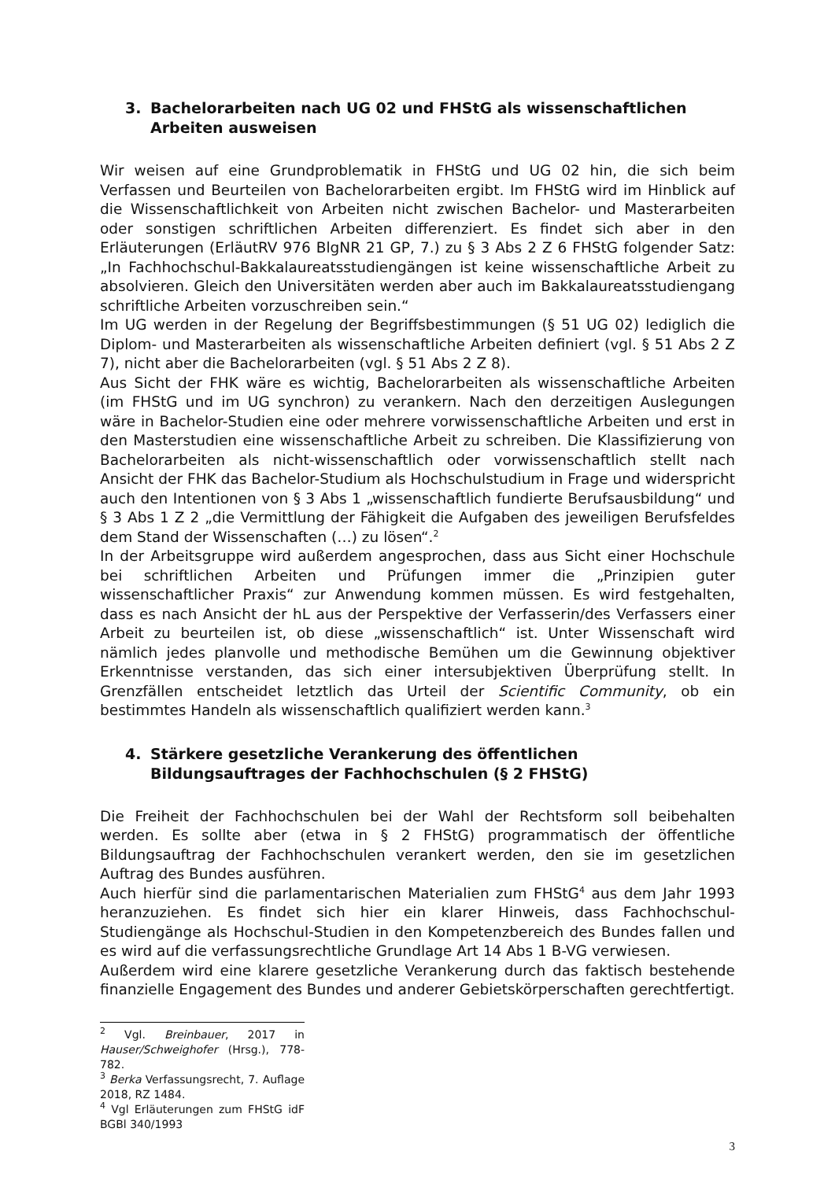3. Bachelorarbeiten nach UG 02 und FHStG als wissenschaftlichen Arbeiten ausweisen
Wir weisen auf eine Grundproblematik in FHStG und UG 02 hin, die sich beim Verfassen und Beurteilen von Bachelorarbeiten ergibt. Im FHStG wird im Hinblick auf die Wissenschaftlichkeit von Arbeiten nicht zwischen Bachelor- und Masterarbeiten oder sonstigen schriftlichen Arbeiten differenziert. Es findet sich aber in den Erläuterungen (ErläutRV 976 BlgNR 21 GP, 7.) zu § 3 Abs 2 Z 6 FHStG folgender Satz: „In Fachhochschul-Bakkalaureatsstudiengängen ist keine wissenschaftliche Arbeit zu absolvieren. Gleich den Universitäten werden aber auch im Bakkalaureatsstudiengang schriftliche Arbeiten vorzuschreiben sein.“
Im UG werden in der Regelung der Begriffsbestimmungen (§ 51 UG 02) lediglich die Diplom- und Masterarbeiten als wissenschaftliche Arbeiten definiert (vgl. § 51 Abs 2 Z 7), nicht aber die Bachelorarbeiten (vgl. § 51 Abs 2 Z 8).
Aus Sicht der FHK wäre es wichtig, Bachelorarbeiten als wissenschaftliche Arbeiten (im FHStG und im UG synchron) zu verankern. Nach den derzeitigen Auslegungen wäre in Bachelor-Studien eine oder mehrere vorwissenschaftliche Arbeiten und erst in den Masterstudien eine wissenschaftliche Arbeit zu schreiben. Die Klassifizierung von Bachelorarbeiten als nicht-wissenschaftlich oder vorwissenschaftlich stellt nach Ansicht der FHK das Bachelor-Studium als Hochschulstudium in Frage und widerspricht auch den Intentionen von § 3 Abs 1 „wissenschaftlich fundierte Berufsausbildung“ und § 3 Abs 1 Z 2 „die Vermittlung der Fähigkeit die Aufgaben des jeweiligen Berufsfeldes dem Stand der Wissenschaften (…) zu lösen“.<sup>2</sup>
In der Arbeitsgruppe wird außerdem angesprochen, dass aus Sicht einer Hochschule bei schriftlichen Arbeiten und Prüfungen immer die „Prinzipien guter wissenschaftlicher Praxis“ zur Anwendung kommen müssen. Es wird festgehalten, dass es nach Ansicht der hL aus der Perspektive der Verfasserin/des Verfassers einer Arbeit zu beurteilen ist, ob diese „wissenschaftlich“ ist. Unter Wissenschaft wird nämlich jedes planvolle und methodische Bemühen um die Gewinnung objektiver Erkenntnisse verstanden, das sich einer intersubjektiven Überprüfung stellt. In Grenzfällen entscheidet letztlich das Urteil der Scientific Community, ob ein bestimmtes Handeln als wissenschaftlich qualifiziert werden kann.<sup>3</sup>
4. Stärkere gesetzliche Verankerung des öffentlichen Bildungsauftrages der Fachhochschulen (§ 2 FHStG)
Die Freiheit der Fachhochschulen bei der Wahl der Rechtsform soll beibehalten werden. Es sollte aber (etwa in § 2 FHStG) programmatisch der öffentliche Bildungsauftrag der Fachhochschulen verankert werden, den sie im gesetzlichen Auftrag des Bundes ausführen.
Auch hierfür sind die parlamentarischen Materialien zum FHStG<sup>4</sup> aus dem Jahr 1993 heranzuziehen. Es findet sich hier ein klarer Hinweis, dass Fachhochschul-Studiengänge als Hochschul-Studien in den Kompetenzbereich des Bundes fallen und es wird auf die verfassungsrechtliche Grundlage Art 14 Abs 1 B-VG verwiesen.
Außerdem wird eine klarere gesetzliche Verankerung durch das faktisch bestehende finanzielle Engagement des Bundes und anderer Gebietskörperschaften gerechtfertigt.
<sup>2</sup> Vgl. Breinbauer, 2017 in Hauser/Schweighofer (Hrsg.), 778-782.
<sup>3</sup> Berka Verfassungsrecht, 7. Auflage 2018, RZ 1484.
<sup>4</sup> Vgl Erläuterungen zum FHStG idF BGBl 340/1993
3